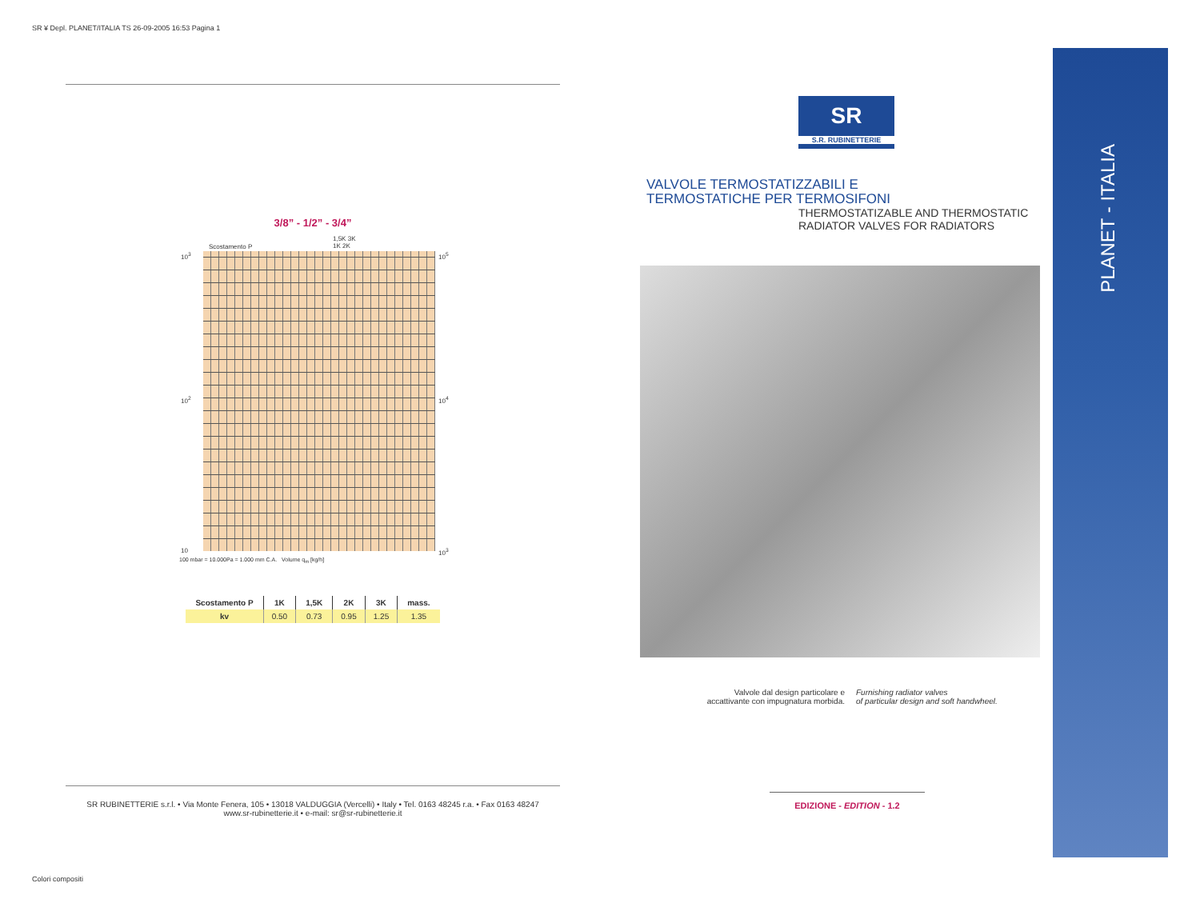SR ¥ Depl. PLANET/ITALIA TS 26-09-2005 16:53 Pagina 1
3/8” - 1/2” - 3/4”
1,5K 3K
1K 2K
Scostamento P
10<sup>3</sup> 10<sup>5</sup>
10<sup>2</sup> 10<sup>4</sup>
10 10<sup>3</sup>
100 mbar = 10.000Pa = 1.000 mm C.A. Volume q<sub>m</sub> [kg/h]
| Scostamento P | 1K | 1,5K | 2K | 3K | mass. |
| --- | --- | --- | --- | --- | --- |
| kv | 0.50 | 0.73 | 0.95 | 1.25 | 1.35 |
SR RUBINETTERIE s.r.l. • Via Monte Fenera, 105 • 13018 VALDUGGIA (Vercelli) • Italy • Tel. 0163 48245 r.a. • Fax 0163 48247
www.sr-rubinetterie.it • e-mail: sr@sr-rubinetterie.it
SR
S.R. RUBINETTERIE
VALVOLE TERMOSTATIZZABILI E
TERMOSTATICHE PER TERMOSIFONI
THERMOSTATIZABLE AND THERMOSTATIC
RADIATOR VALVES FOR RADIATORS
Valvole dal design particolare e
accattivante con impugnatura morbida.
Furnishing radiator valves
of particular design and soft handwheel.
EDIZIONE - EDITION - 1.2
PLANET - ITALIA
Colori compositi